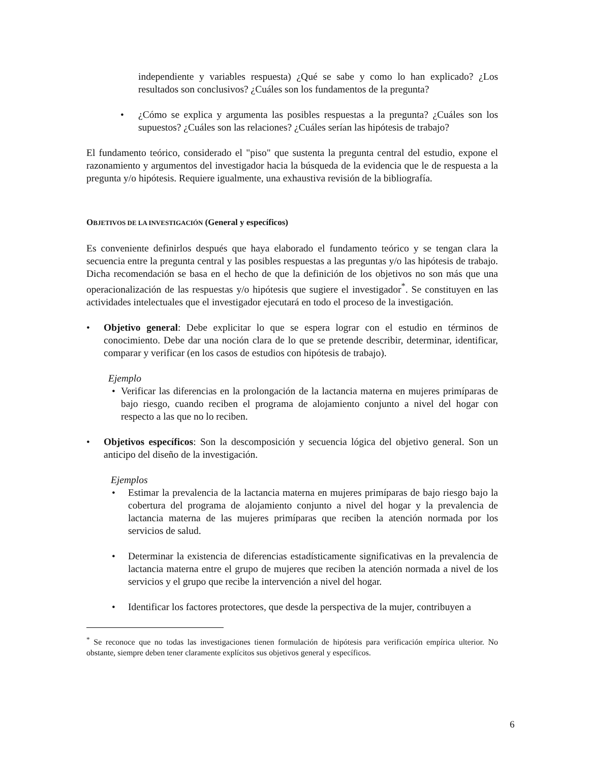independiente y variables respuesta) ¿Qué se sabe y como lo han explicado? ¿Los resultados son conclusivos? ¿Cuáles son los fundamentos de la pregunta?
• ¿Cómo se explica y argumenta las posibles respuestas a la pregunta? ¿Cuáles son los supuestos? ¿Cuáles son las relaciones? ¿Cuáles serían las hipótesis de trabajo?
El fundamento teórico, considerado el "piso" que sustenta la pregunta central del estudio, expone el razonamiento y argumentos del investigador hacia la búsqueda de la evidencia que le de respuesta a la pregunta y/o hipótesis. Requiere igualmente, una exhaustiva revisión de la bibliografía.
OBJETIVOS DE LA INVESTIGACIÓN (General y específicos)
Es conveniente definirlos después que haya elaborado el fundamento teórico y se tengan clara la secuencia entre la pregunta central y las posibles respuestas a las preguntas y/o las hipótesis de trabajo. Dicha recomendación se basa en el hecho de que la definición de los objetivos no son más que una operacionalización de las respuestas y/o hipótesis que sugiere el investigador<sup>*</sup>. Se constituyen en las actividades intelectuales que el investigador ejecutará en todo el proceso de la investigación.
• Objetivo general: Debe explicitar lo que se espera lograr con el estudio en términos de conocimiento. Debe dar una noción clara de lo que se pretende describir, determinar, identificar, comparar y verificar (en los casos de estudios con hipótesis de trabajo).
Ejemplo
• Verificar las diferencias en la prolongación de la lactancia materna en mujeres primíparas de bajo riesgo, cuando reciben el programa de alojamiento conjunto a nivel del hogar con respecto a las que no lo reciben.
• Objetivos específicos: Son la descomposición y secuencia lógica del objetivo general. Son un anticipo del diseño de la investigación.
Ejemplos
• Estimar la prevalencia de la lactancia materna en mujeres primíparas de bajo riesgo bajo la cobertura del programa de alojamiento conjunto a nivel del hogar y la prevalencia de lactancia materna de las mujeres primíparas que reciben la atención normada por los servicios de salud.
• Determinar la existencia de diferencias estadísticamente significativas en la prevalencia de lactancia materna entre el grupo de mujeres que reciben la atención normada a nivel de los servicios y el grupo que recibe la intervención a nivel del hogar.
• Identificar los factores protectores, que desde la perspectiva de la mujer, contribuyen a
<sup>*</sup> Se reconoce que no todas las investigaciones tienen formulación de hipótesis para verificación empírica ulterior. No obstante, siempre deben tener claramente explícitos sus objetivos general y específicos.
6